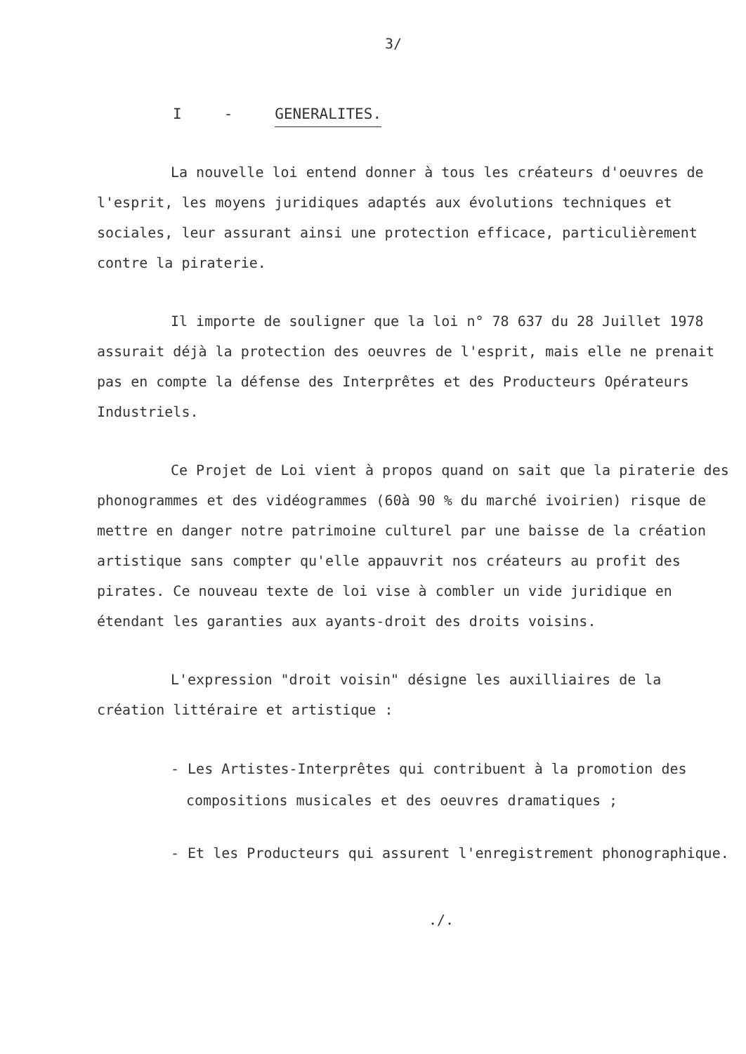3/
I - GENERALITES.
La nouvelle loi entend donner à tous les créateurs d'oeuvres de l'esprit, les moyens juridiques adaptés aux évolutions techniques et sociales, leur assurant ainsi une protection efficace, particu­lièrement contre la piraterie.
Il importe de souligner que la loi n° 78 637 du 28 Juillet 1978 assurait déjà la protection des oeuvres de l'esprit, mais elle ne prenait pas en compte la défense des Interprêtes et des Producteurs Opérateurs Industriels.
Ce Projet de Loi vient à propos quand on sait que la pira­terie des phonogrammes et des vidéogrammes (60à 90 % du marché ivoirien) risque de mettre en danger notre patrimoine culturel par une baisse de la création artistique sans compter qu'elle appauvrit nos créateurs au profit des pirates. Ce nouveau texte de loi vise à combler un vide juridique en étendant les garanties aux ayants-droit des droits voisins.
L'expression "droit voisin" désigne les auxilliaires de la création littéraire et artistique :
- Les Artistes-Interprêtes qui contribuent à la promotion des compositions musicales et des oeuvres dramatiques ;
- Et les Producteurs qui assurent l'enregistrement phono­graphique.
./.